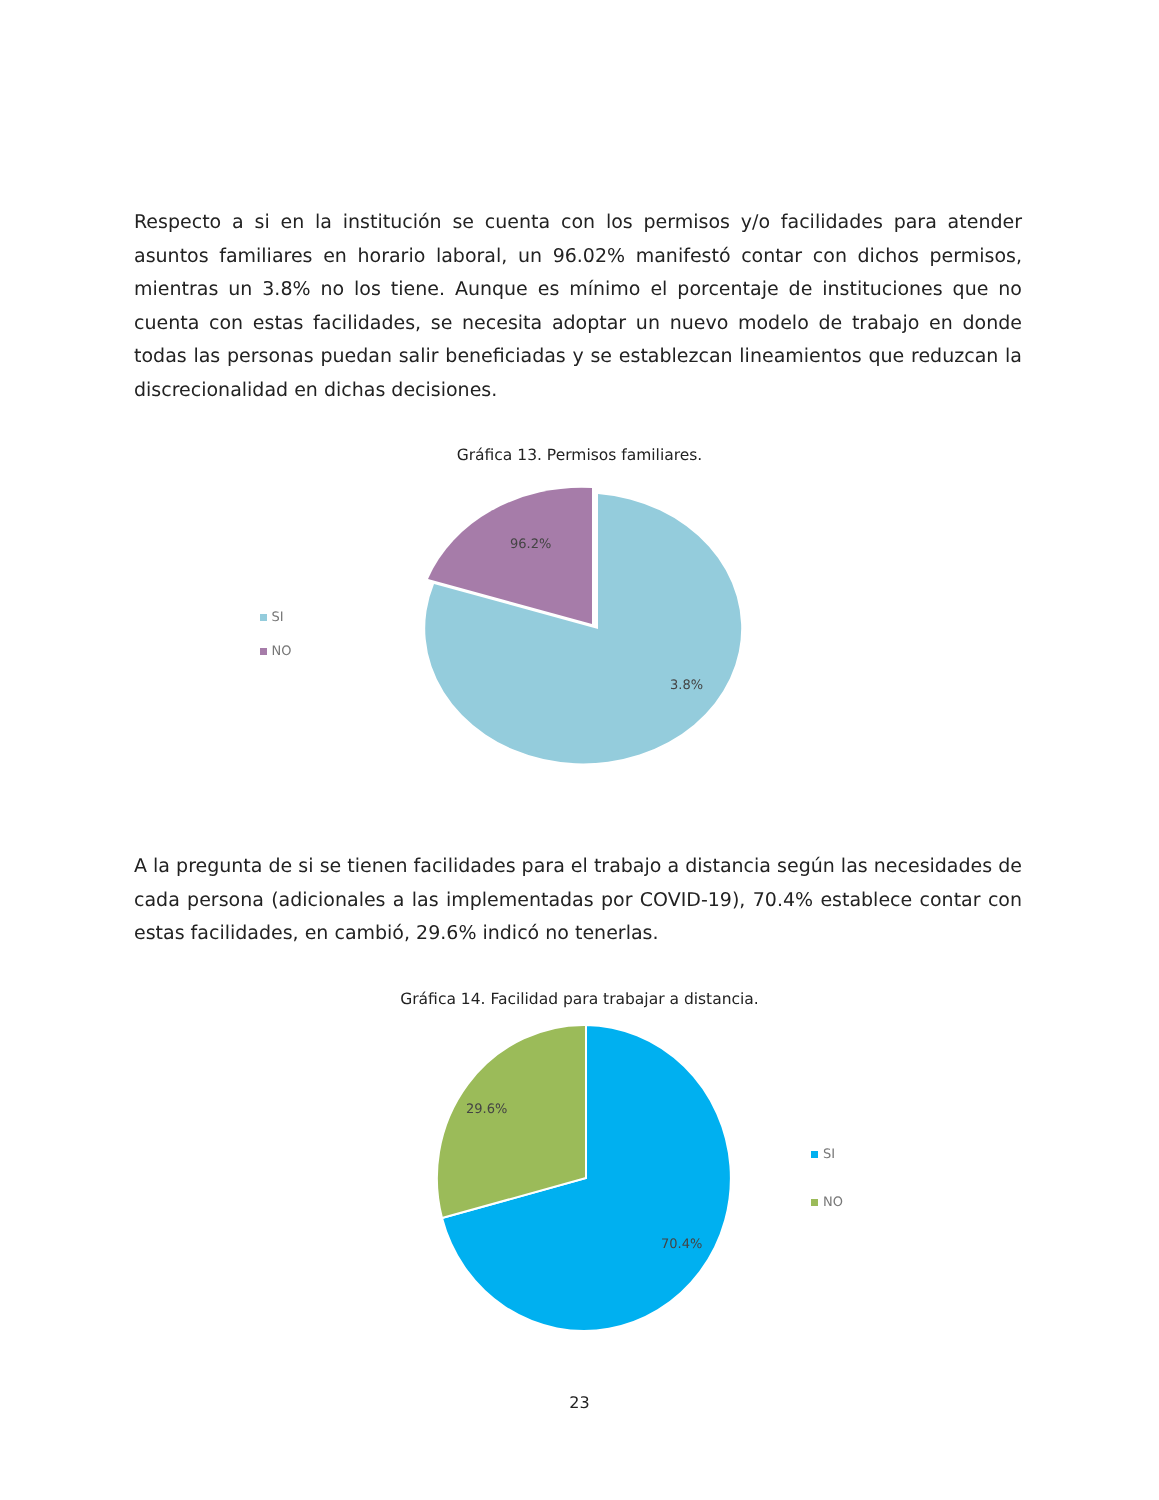Respecto a si en la institución se cuenta con los permisos y/o facilidades para atender asuntos familiares en horario laboral, un 96.02% manifestó contar con dichos permisos, mientras un 3.8% no los tiene. Aunque es mínimo el porcentaje de instituciones que no cuenta con estas facilidades, se necesita adoptar un nuevo modelo de trabajo en donde todas las personas puedan salir beneficiadas y se establezcan lineamientos que reduzcan la discrecionalidad en dichas decisiones.
Gráfica 13. Permisos familiares.
SI
NO
96.2%
3.8%
A la pregunta de si se tienen facilidades para el trabajo a distancia según las necesidades de cada persona (adicionales a las implementadas por COVID-19), 70.4% establece contar con estas facilidades, en cambió, 29.6% indicó no tenerlas.
Gráfica 14. Facilidad para trabajar a distancia.
29.6%
70.4%
SI
NO
23